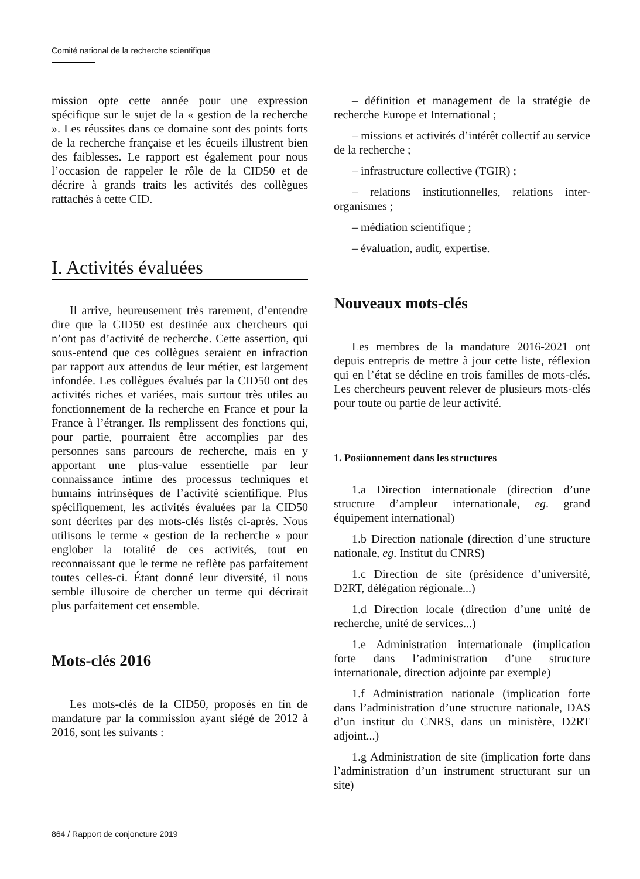Comité national de la recherche scientifique
mission opte cette année pour une expression spécifique sur le sujet de la « gestion de la recherche ». Les réussites dans ce domaine sont des points forts de la recherche française et les écueils illustrent bien des faiblesses. Le rapport est également pour nous l’occasion de rappeler le rôle de la CID50 et de décrire à grands traits les activités des collègues rattachés à cette CID.
I. Activités évaluées
Il arrive, heureusement très rarement, d’entendre dire que la CID50 est destinée aux chercheurs qui n’ont pas d’activité de recherche. Cette assertion, qui sous-entend que ces collègues seraient en infraction par rapport aux attendus de leur métier, est largement infondée. Les collègues évalués par la CID50 ont des activités riches et variées, mais surtout très utiles au fonctionnement de la recherche en France et pour la France à l’étranger. Ils remplissent des fonctions qui, pour partie, pourraient être accomplies par des personnes sans parcours de recherche, mais en y apportant une plus-value essentielle par leur connaissance intime des processus techniques et humains intrinsèques de l’activité scientifique. Plus spécifiquement, les activités évaluées par la CID50 sont décrites par des mots-clés listés ci-après. Nous utilisons le terme « gestion de la recherche » pour englober la totalité de ces activités, tout en reconnaissant que le terme ne reflète pas parfaitement toutes celles-ci. Étant donné leur diversité, il nous semble illusoire de chercher un terme qui décrirait plus parfaitement cet ensemble.
Mots-clés 2016
Les mots-clés de la CID50, proposés en fin de mandature par la commission ayant siégé de 2012 à 2016, sont les suivants :
– définition et management de la stratégie de recherche Europe et International ;
– missions et activités d’intérêt collectif au service de la recherche ;
– infrastructure collective (TGIR) ;
– relations institutionnelles, relations inter-organismes ;
– médiation scientifique ;
– évaluation, audit, expertise.
Nouveaux mots-clés
Les membres de la mandature 2016-2021 ont depuis entrepris de mettre à jour cette liste, réflexion qui en l’état se décline en trois familles de mots-clés. Les chercheurs peuvent relever de plusieurs mots-clés pour toute ou partie de leur activité.
1. Posiionnement dans les structures
1.a Direction internationale (direction d’une structure d’ampleur internationale, eg. grand équipement international)
1.b Direction nationale (direction d’une structure nationale, eg. Institut du CNRS)
1.c Direction de site (présidence d’université, D2RT, délégation régionale...)
1.d Direction locale (direction d’une unité de recherche, unité de services...)
1.e Administration internationale (implication forte dans l’administration d’une structure internationale, direction adjointe par exemple)
1.f Administration nationale (implication forte dans l’administration d’une structure nationale, DAS d’un institut du CNRS, dans un ministère, D2RT adjoint...)
1.g Administration de site (implication forte dans l’administration d’un instrument structurant sur un site)
864 / Rapport de conjoncture 2019